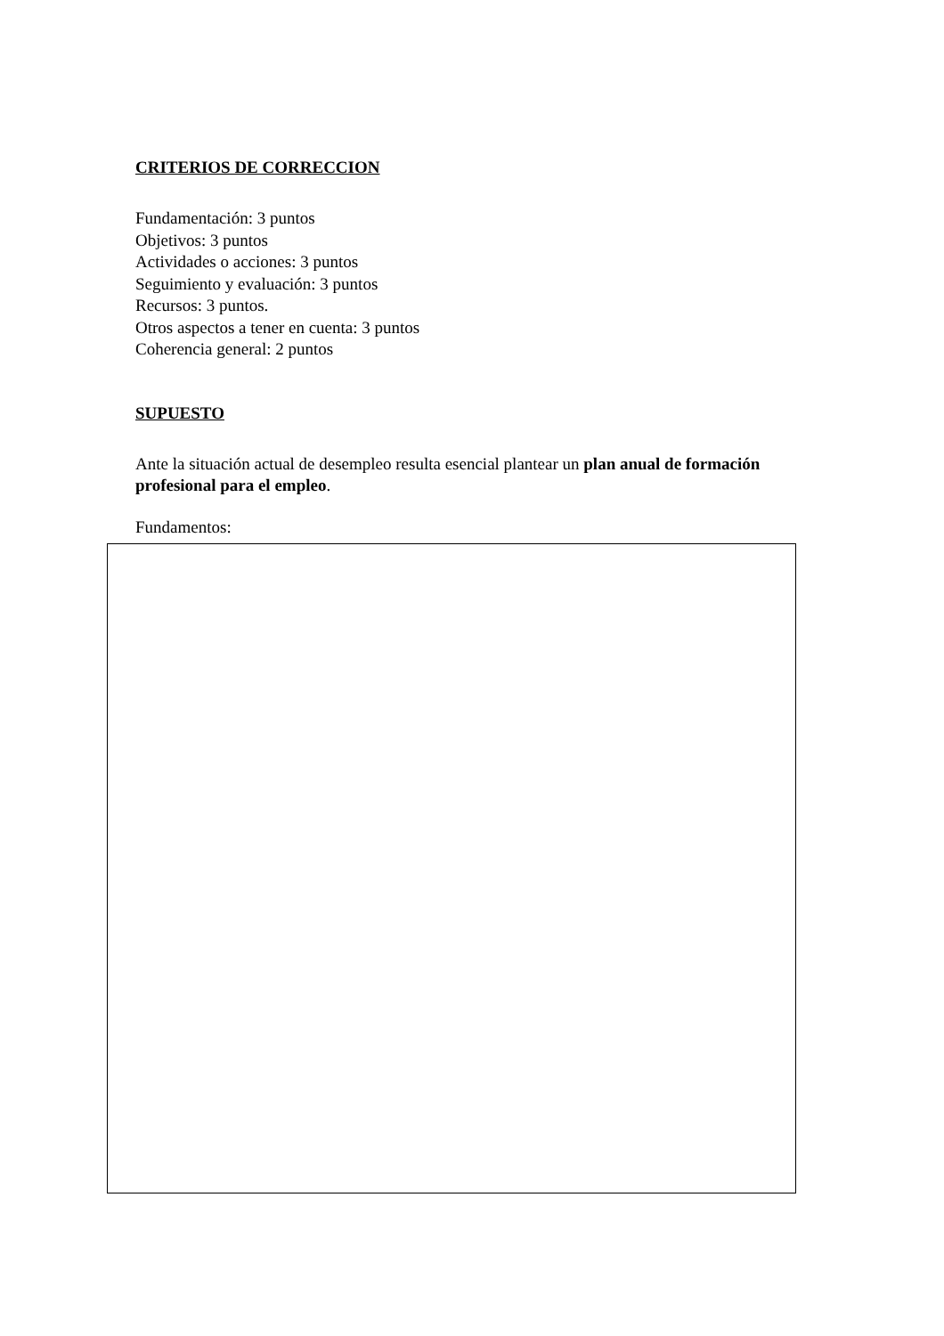CRITERIOS DE CORRECCION
Fundamentación: 3 puntos
Objetivos: 3 puntos
Actividades o acciones: 3 puntos
Seguimiento y evaluación: 3 puntos
Recursos: 3 puntos.
Otros aspectos a tener en cuenta: 3 puntos
Coherencia general: 2 puntos
SUPUESTO
Ante la situación actual de desempleo resulta esencial plantear un plan anual de formación profesional para el empleo.
Fundamentos: